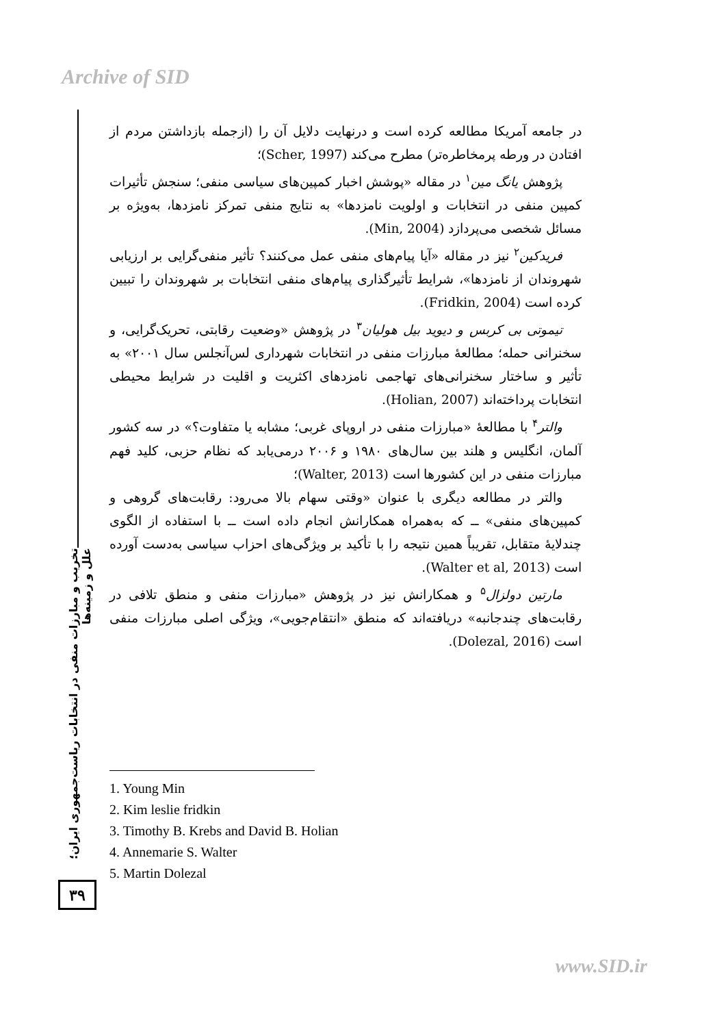Archive of SID
در جامعه آمریکا مطالعه کرده است و درنهایت دلایل آن را (ازجمله بازداشتن مردم از افتادن در ورطه پرمخاطره‌تر) مطرح می‌کند (Scher, 1997)؛
پژوهش یانگ مین<sup>۱</sup> در مقاله «پوشش اخبار کمپین‌های سیاسی منفی؛ سنجش تأثیرات کمپین منفی در انتخابات و اولویت نامزدها» به نتایج منفی تمرکز نامزدها، به‌ویژه بر مسائل شخصی می‌پردازد (Min, 2004).
فریدکین<sup>۲</sup> نیز در مقاله «آیا پیام‌های منفی عمل می‌کنند؟ تأثیر منفی‌گرایی بر ارزیابی شهروندان از نامزدها»، شرایط تأثیرگذاری پیام‌های منفی انتخابات بر شهروندان را تبیین کرده است (Fridkin, 2004).
تیموتی بی کربس و دیوید بیل هولیان<sup>۳</sup> در پژوهش «وضعیت رقابتی، تحریک‌گرایی، و سخنرانی حمله؛ مطالعهٔ مبارزات منفی در انتخابات شهرداری لس‌آنجلس سال ۲۰۰۱» به تأثیر و ساختار سخنرانی‌های تهاجمی نامزدهای اکثریت و اقلیت در شرایط محیطی انتخابات پرداخته‌اند (Holian, 2007).
والتر<sup>۴</sup> با مطالعهٔ «مبارزات منفی در اروپای غربی؛ مشابه یا متفاوت؟» در سه کشور آلمان، انگلیس و هلند بین سال‌های ۱۹۸۰ و ۲۰۰۶ درمی‌یابد که نظام حزبی، کلید فهم مبارزات منفی در این کشورها است (Walter, 2013)؛
والتر در مطالعه دیگری با عنوان «وقتی سهام بالا می‌رود: رقابت‌های گروهی و کمپین‌های منفی» ــ که به‌همراه همکارانش انجام داده است ــ با استفاده از الگوی چندلایهٔ متقابل، تقریباً همین نتیجه را با تأکید بر ویژگی‌های احزاب سیاسی به‌دست آورده است (Walter et al, 2013).
مارتین دولزال<sup>۵</sup> و همکارانش نیز در پژوهش «مبارزات منفی و منطق تلافی در رقابت‌های چندجانبه» دریافته‌اند که منطق «انتقام‌جویی»، ویژگی اصلی مبارزات منفی است (Dolezal, 2016).
تخریب و مبارزات منفی در انتخابات ریاست‌جمهوری ایران؛ علل و زمینه‌ها
۳۹
1. Young Min
2. Kim leslie fridkin
3. Timothy B. Krebs and David B. Holian
4. Annemarie S. Walter
5. Martin Dolezal
www.SID.ir